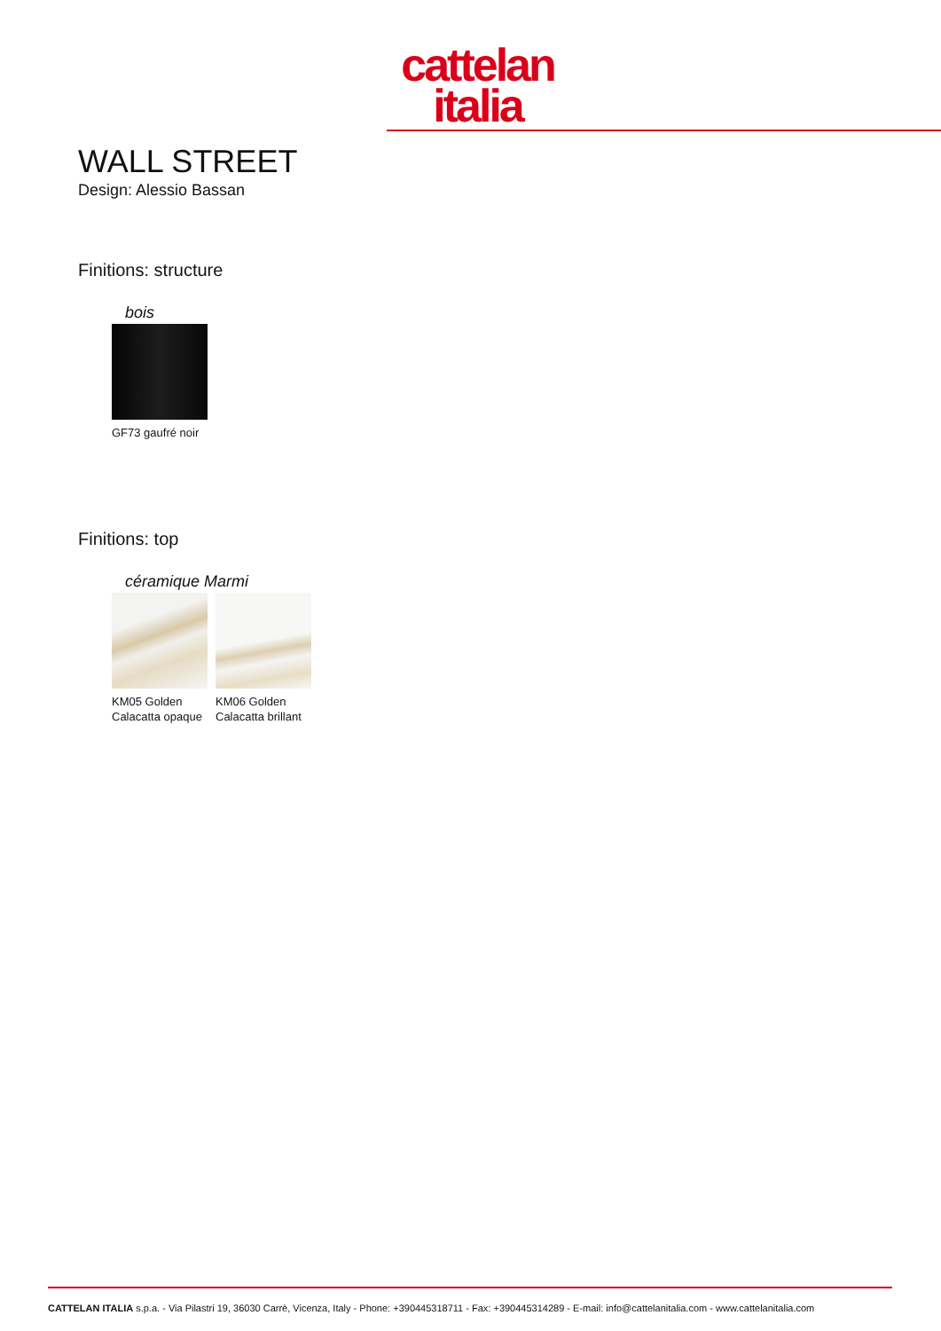cattelan
italia
WALL STREET
Design: Alessio Bassan
Finitions: structure
bois
GF73 gaufré noir
Finitions: top
céramique Marmi
KM05 Golden Calacatta opaque
KM06 Golden Calacatta brillant
CATTELAN ITALIA s.p.a. - Via Pilastri 19, 36030 Carrè, Vicenza, Italy - Phone: +390445318711 - Fax: +390445314289 - E-mail: info@cattelanitalia.com - www.cattelanitalia.com